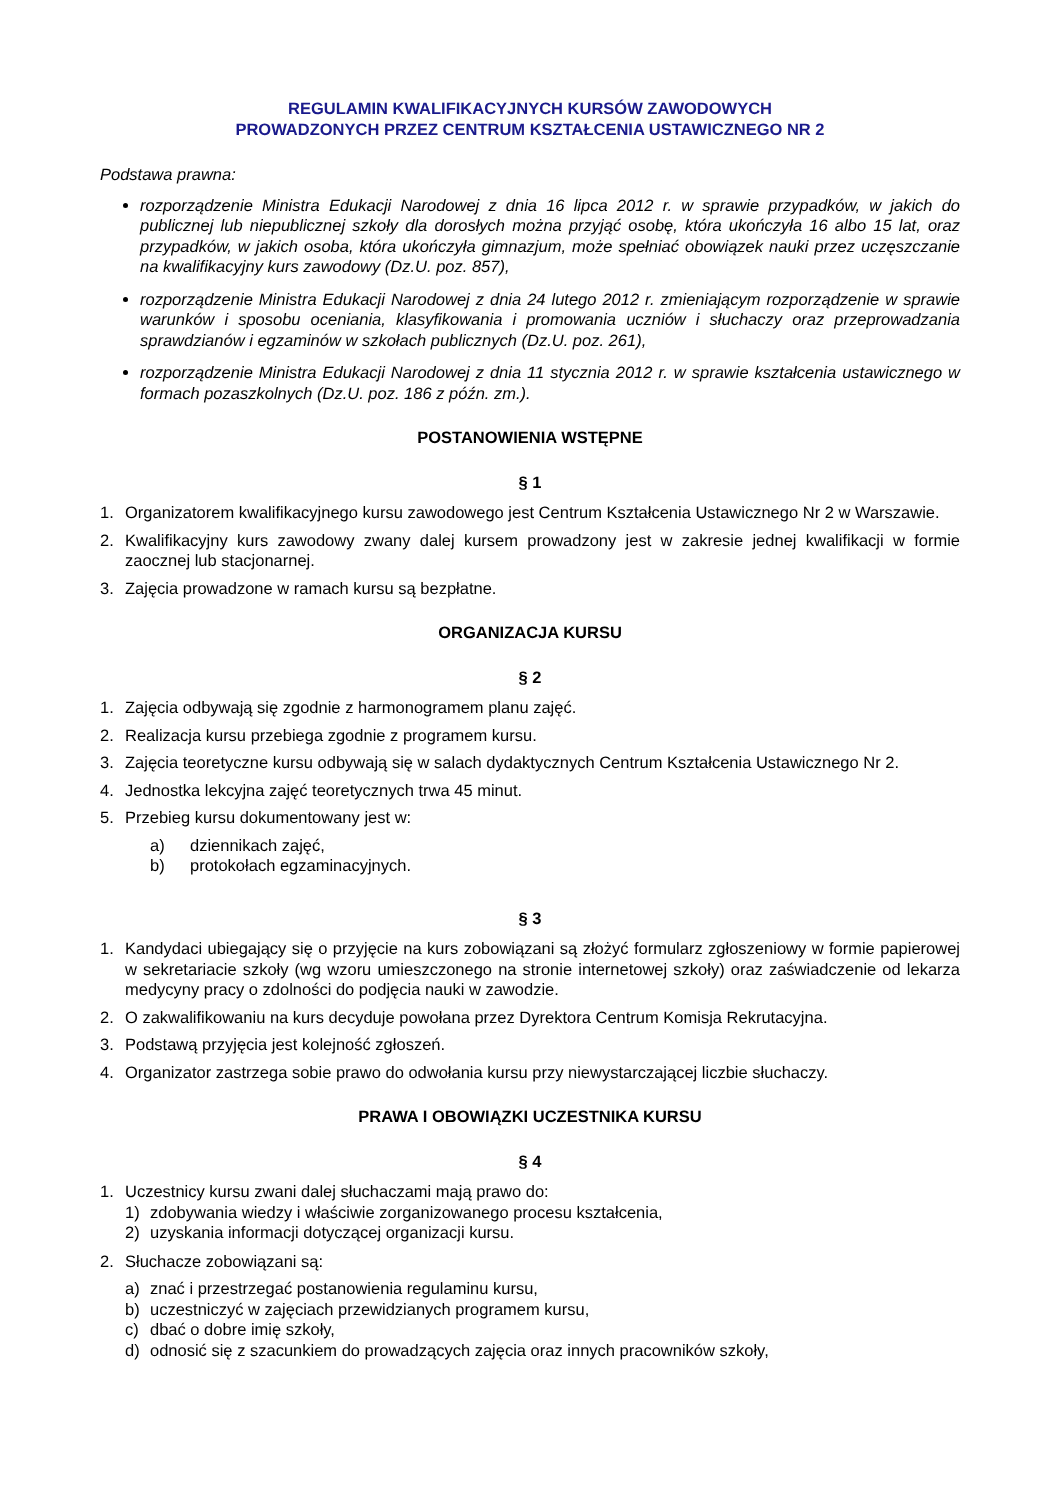REGULAMIN KWALIFIKACYJNYCH KURSÓW ZAWODOWYCH
PROWADZONYCH PRZEZ CENTRUM KSZTAŁCENIA USTAWICZNEGO NR 2
Podstawa prawna:
rozporządzenie Ministra Edukacji Narodowej z dnia 16 lipca 2012 r. w sprawie przypadków, w jakich do publicznej lub niepublicznej szkoły dla dorosłych można przyjąć osobę, która ukończyła 16 albo 15 lat, oraz przypadków, w jakich osoba, która ukończyła gimnazjum, może spełniać obowiązek nauki przez uczęszczanie na kwalifikacyjny kurs zawodowy (Dz.U. poz. 857),
rozporządzenie Ministra Edukacji Narodowej z dnia 24 lutego 2012 r. zmieniającym rozporządzenie w sprawie warunków i sposobu oceniania, klasyfikowania i promowania uczniów i słuchaczy oraz przeprowadzania sprawdzianów i egzaminów w szkołach publicznych (Dz.U. poz. 261),
rozporządzenie Ministra Edukacji Narodowej z dnia 11 stycznia 2012 r. w sprawie kształcenia ustawicznego w formach pozaszkolnych (Dz.U. poz. 186 z późn. zm.).
POSTANOWIENIA WSTĘPNE
§ 1
1. Organizatorem kwalifikacyjnego kursu zawodowego jest Centrum Kształcenia Ustawicznego Nr 2 w Warszawie.
2. Kwalifikacyjny kurs zawodowy zwany dalej kursem prowadzony jest w zakresie jednej kwalifikacji w formie zaocznej lub stacjonarnej.
3. Zajęcia prowadzone w ramach kursu są bezpłatne.
ORGANIZACJA KURSU
§ 2
1. Zajęcia odbywają się zgodnie z harmonogramem planu zajęć.
2. Realizacja kursu przebiega zgodnie z programem kursu.
3. Zajęcia teoretyczne kursu odbywają się w salach dydaktycznych Centrum Kształcenia Ustawicznego Nr 2.
4. Jednostka lekcyjna zajęć teoretycznych trwa 45 minut.
5. Przebieg kursu dokumentowany jest w:
a) dziennikach zajęć,
b) protokołach egzaminacyjnych.
§ 3
1. Kandydaci ubiegający się o przyjęcie na kurs zobowiązani są złożyć formularz zgłoszeniowy w formie papierowej w sekretariacie szkoły (wg wzoru umieszczonego na stronie internetowej szkoły) oraz zaświadczenie od lekarza medycyny pracy o zdolności do podjęcia nauki w zawodzie.
2. O zakwalifikowaniu na kurs decyduje powołana przez Dyrektora Centrum Komisja Rekrutacyjna.
3. Podstawą przyjęcia jest kolejność zgłoszeń.
4. Organizator zastrzega sobie prawo do odwołania kursu przy niewystarczającej liczbie słuchaczy.
PRAWA I OBOWIĄZKI UCZESTNIKA KURSU
§ 4
1. Uczestnicy kursu zwani dalej słuchaczami mają prawo do:
1) zdobywania wiedzy i właściwie zorganizowanego procesu kształcenia,
2) uzyskania informacji dotyczącej organizacji kursu.
2. Słuchacze zobowiązani są:
a) znać i przestrzegać postanowienia regulaminu kursu,
b) uczestniczyć w zajęciach przewidzianych programem kursu,
c) dbać o dobre imię szkoły,
d) odnosić się z szacunkiem do prowadzących zajęcia oraz innych pracowników szkoły,